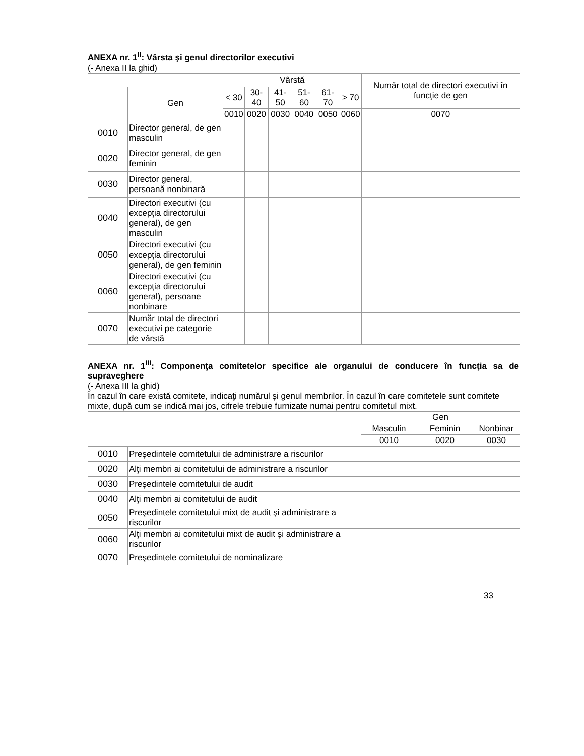ANEXA nr. 1<sup>II</sup>: Vârsta şi genul directorilor executivi
(- Anexa II la ghid)
| | | Vârstă | | | | | | Număr total de directori executivi în funcţie de gen |
| --- | --- | --- | --- | --- | --- | --- | --- | --- |
| | Gen | < 30 | 30-40 | 41-50 | 51-60 | 61-70 | > 70 | |
| | | 0010 | 0020 | 0030 | 0040 | 0050 | 0060 | 0070 |
| 0010 | Director general, de gen masculin | | | | | | | |
| 0020 | Director general, de gen feminin | | | | | | | |
| 0030 | Director general, persoană nonbinară | | | | | | | |
| 0040 | Directori executivi (cu excepţia directorului general), de gen masculin | | | | | | | |
| 0050 | Directori executivi (cu excepţia directorului general), de gen feminin | | | | | | | |
| 0060 | Directori executivi (cu excepţia directorului general), persoane nonbinare | | | | | | | |
| 0070 | Număr total de directori executivi pe categorie de vârstă | | | | | | | |
ANEXA nr. 1<sup>III</sup>: Componenţa comitetelor specifice ale organului de conducere în funcţia sa de supraveghere
(- Anexa III la ghid)
În cazul în care există comitete, indicaţi numărul şi genul membrilor. În cazul în care comitetele sunt comitete mixte, după cum se indică mai jos, cifrele trebuie furnizate numai pentru comitetul mixt.
| | | Gen | | |
| --- | --- | --- | --- | --- |
| | | Masculin | Feminin | Nonbinar |
| | | 0010 | 0020 | 0030 |
| 0010 | Preşedintele comitetului de administrare a riscurilor | | | |
| 0020 | Alţi membri ai comitetului de administrare a riscurilor | | | |
| 0030 | Preşedintele comitetului de audit | | | |
| 0040 | Alţi membri ai comitetului de audit | | | |
| 0050 | Preşedintele comitetului mixt de audit şi administrare a riscurilor | | | |
| 0060 | Alţi membri ai comitetului mixt de audit şi administrare a riscurilor | | | |
| 0070 | Preşedintele comitetului de nominalizare | | | |
33